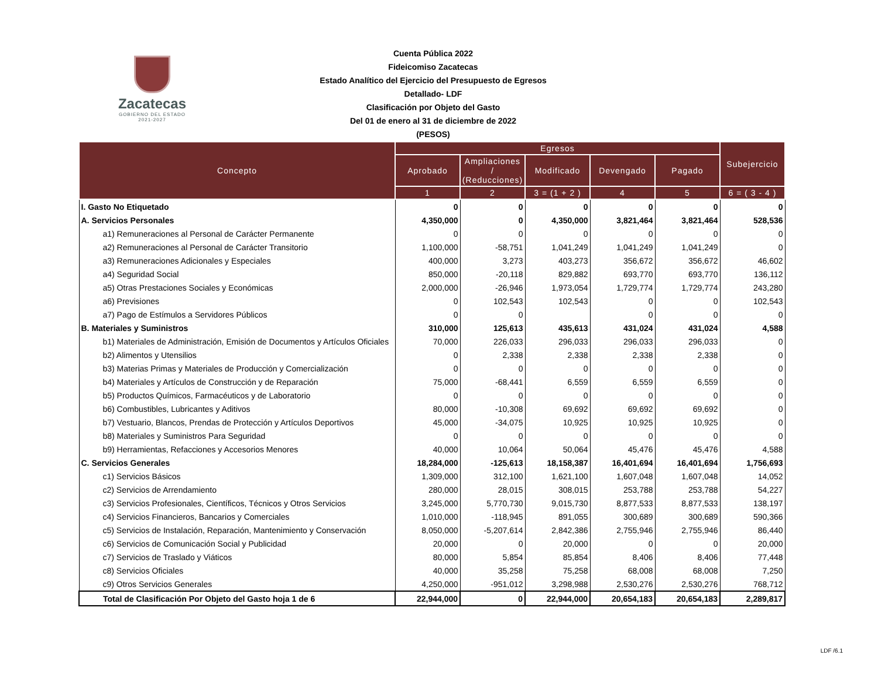Zacatecas
GOBIERNO DEL ESTADO
2021-2027
Cuenta Pública 2022
Fideicomiso Zacatecas
Estado Analítico del Ejercicio del Presupuesto de Egresos Detallado- LDF
Clasificación por Objeto del Gasto
Del 01 de enero al 31 de diciembre de 2022
(PESOS)
| Concepto | Egresos | | | | | Subejercicio |
| --- | --- | --- | --- | --- | --- | --- |
| | Aprobado | Ampliaciones / (Reducciones) | Modificado | Devengado | Pagado | |
| | 1 | 2 | 3 = (1 + 2 ) | 4 | 5 | 6 = ( 3 - 4 ) |
| I. Gasto No Etiquetado | 0 | 0 | 0 | 0 | 0 | 0 |
| A. Servicios Personales | 4,350,000 | 0 | 4,350,000 | 3,821,464 | 3,821,464 | 528,536 |
| a1) Remuneraciones al Personal de Carácter Permanente | 0 | 0 | 0 | 0 | 0 | 0 |
| a2) Remuneraciones al Personal de Carácter Transitorio | 1,100,000 | -58,751 | 1,041,249 | 1,041,249 | 1,041,249 | 0 |
| a3) Remuneraciones Adicionales y Especiales | 400,000 | 3,273 | 403,273 | 356,672 | 356,672 | 46,602 |
| a4) Seguridad Social | 850,000 | -20,118 | 829,882 | 693,770 | 693,770 | 136,112 |
| a5) Otras Prestaciones Sociales y Económicas | 2,000,000 | -26,946 | 1,973,054 | 1,729,774 | 1,729,774 | 243,280 |
| a6) Previsiones | 0 | 102,543 | 102,543 | 0 | 0 | 102,543 |
| a7) Pago de Estímulos a Servidores Públicos | 0 | 0 | | 0 | 0 | 0 |
| B. Materiales y Suministros | 310,000 | 125,613 | 435,613 | 431,024 | 431,024 | 4,588 |
| b1) Materiales de Administración, Emisión de Documentos y Artículos Oficiales | 70,000 | 226,033 | 296,033 | 296,033 | 296,033 | 0 |
| b2) Alimentos y Utensilios | 0 | 2,338 | 2,338 | 2,338 | 2,338 | 0 |
| b3) Materias Primas y Materiales de Producción y Comercialización | 0 | 0 | 0 | 0 | 0 | 0 |
| b4) Materiales y Artículos de Construcción y de Reparación | 75,000 | -68,441 | 6,559 | 6,559 | 6,559 | 0 |
| b5) Productos Químicos, Farmacéuticos y de Laboratorio | 0 | 0 | 0 | 0 | 0 | 0 |
| b6) Combustibles, Lubricantes y Aditivos | 80,000 | -10,308 | 69,692 | 69,692 | 69,692 | 0 |
| b7) Vestuario, Blancos, Prendas de Protección y Artículos Deportivos | 45,000 | -34,075 | 10,925 | 10,925 | 10,925 | 0 |
| b8) Materiales y Suministros Para Seguridad | 0 | 0 | 0 | 0 | 0 | 0 |
| b9) Herramientas, Refacciones y Accesorios Menores | 40,000 | 10,064 | 50,064 | 45,476 | 45,476 | 4,588 |
| C. Servicios Generales | 18,284,000 | -125,613 | 18,158,387 | 16,401,694 | 16,401,694 | 1,756,693 |
| c1) Servicios Básicos | 1,309,000 | 312,100 | 1,621,100 | 1,607,048 | 1,607,048 | 14,052 |
| c2) Servicios de Arrendamiento | 280,000 | 28,015 | 308,015 | 253,788 | 253,788 | 54,227 |
| c3) Servicios Profesionales, Científicos, Técnicos y Otros Servicios | 3,245,000 | 5,770,730 | 9,015,730 | 8,877,533 | 8,877,533 | 138,197 |
| c4) Servicios Financieros, Bancarios y Comerciales | 1,010,000 | -118,945 | 891,055 | 300,689 | 300,689 | 590,366 |
| c5) Servicios de Instalación, Reparación, Mantenimiento y Conservación | 8,050,000 | -5,207,614 | 2,842,386 | 2,755,946 | 2,755,946 | 86,440 |
| c6) Servicios de Comunicación Social y Publicidad | 20,000 | 0 | 20,000 | 0 | 0 | 20,000 |
| c7) Servicios de Traslado y Viáticos | 80,000 | 5,854 | 85,854 | 8,406 | 8,406 | 77,448 |
| c8) Servicios Oficiales | 40,000 | 35,258 | 75,258 | 68,008 | 68,008 | 7,250 |
| c9) Otros Servicios Generales | 4,250,000 | -951,012 | 3,298,988 | 2,530,276 | 2,530,276 | 768,712 |
| Total de Clasificación Por Objeto del Gasto hoja 1 de 6 | 22,944,000 | 0 | 22,944,000 | 20,654,183 | 20,654,183 | 2,289,817 |
LDF /6.1